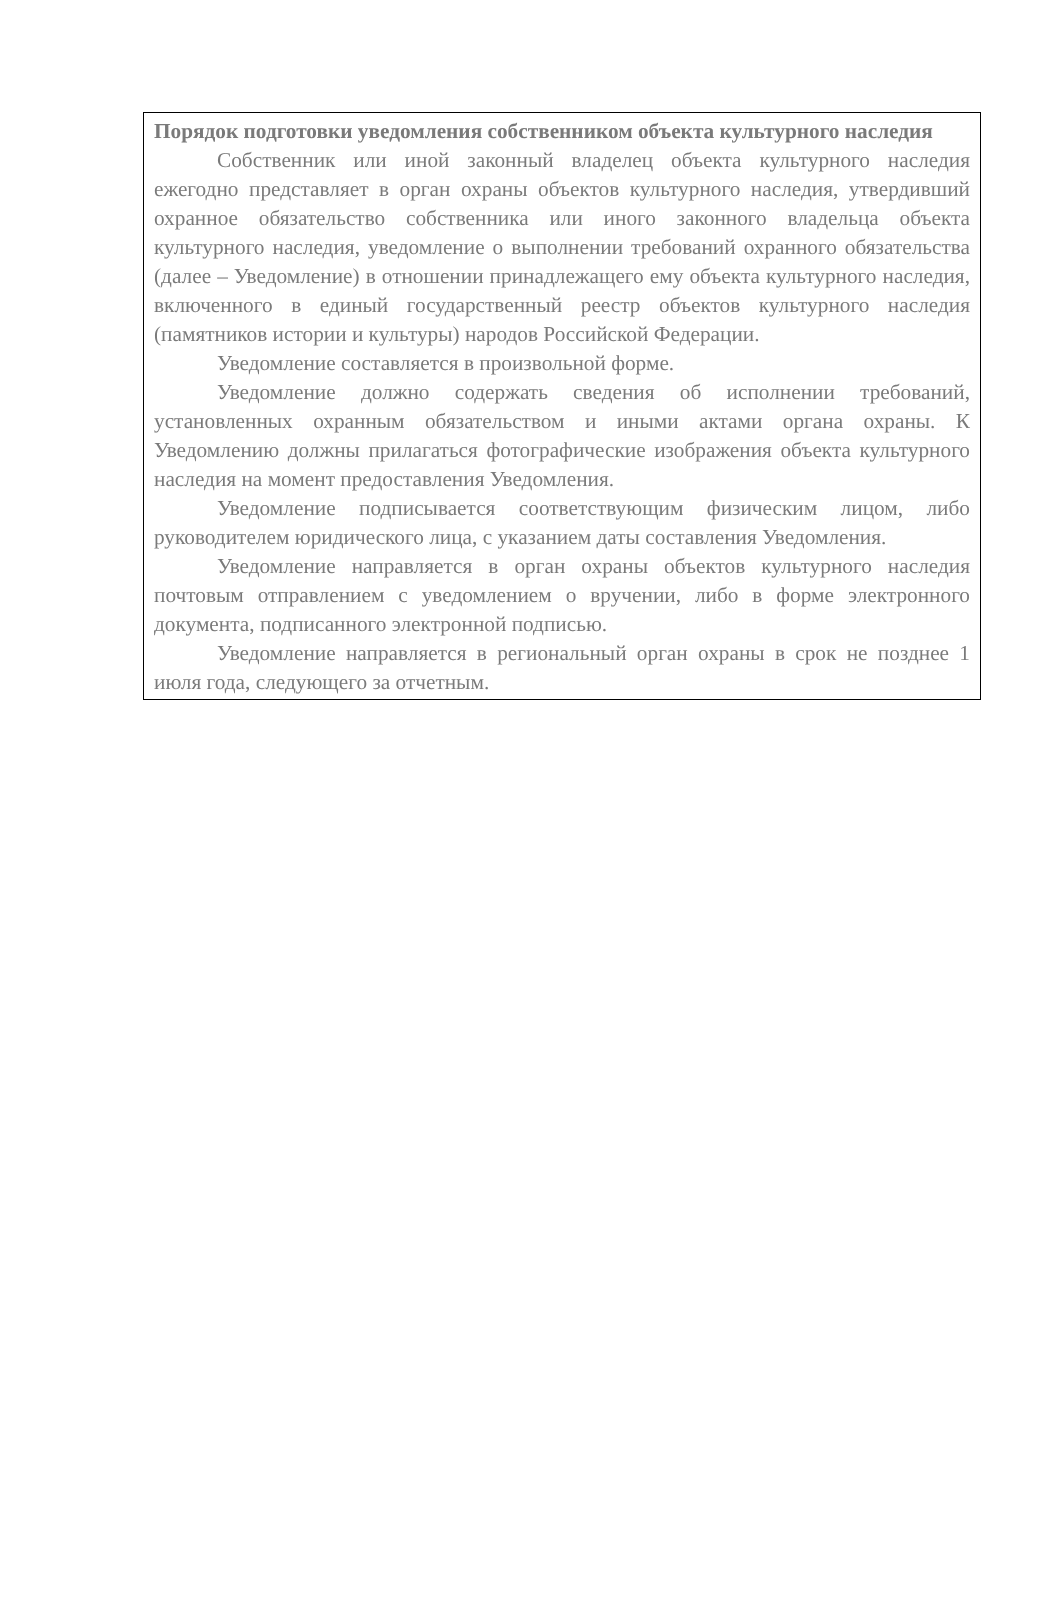Порядок подготовки уведомления собственником объекта культурного наследия
Собственник или иной законный владелец объекта культурного наследия ежегодно представляет в орган охраны объектов культурного наследия, утвердивший охранное обязательство собственника или иного законного владельца объекта культурного наследия, уведомление о выполнении требований охранного обязательства (далее – Уведомление) в отношении принадлежащего ему объекта культурного наследия, включенного в единый государственный реестр объектов культурного наследия (памятников истории и культуры) народов Российской Федерации.
Уведомление составляется в произвольной форме.
Уведомление должно содержать сведения об исполнении требований, установленных охранным обязательством и иными актами органа охраны. К Уведомлению должны прилагаться фотографические изображения объекта культурного наследия на момент предоставления Уведомления.
Уведомление подписывается соответствующим физическим лицом, либо руководителем юридического лица, с указанием даты составления Уведомления.
Уведомление направляется в орган охраны объектов культурного наследия почтовым отправлением с уведомлением о вручении, либо в форме электронного документа, подписанного электронной подписью.
Уведомление направляется в региональный орган охраны в срок не позднее 1 июля года, следующего за отчетным.